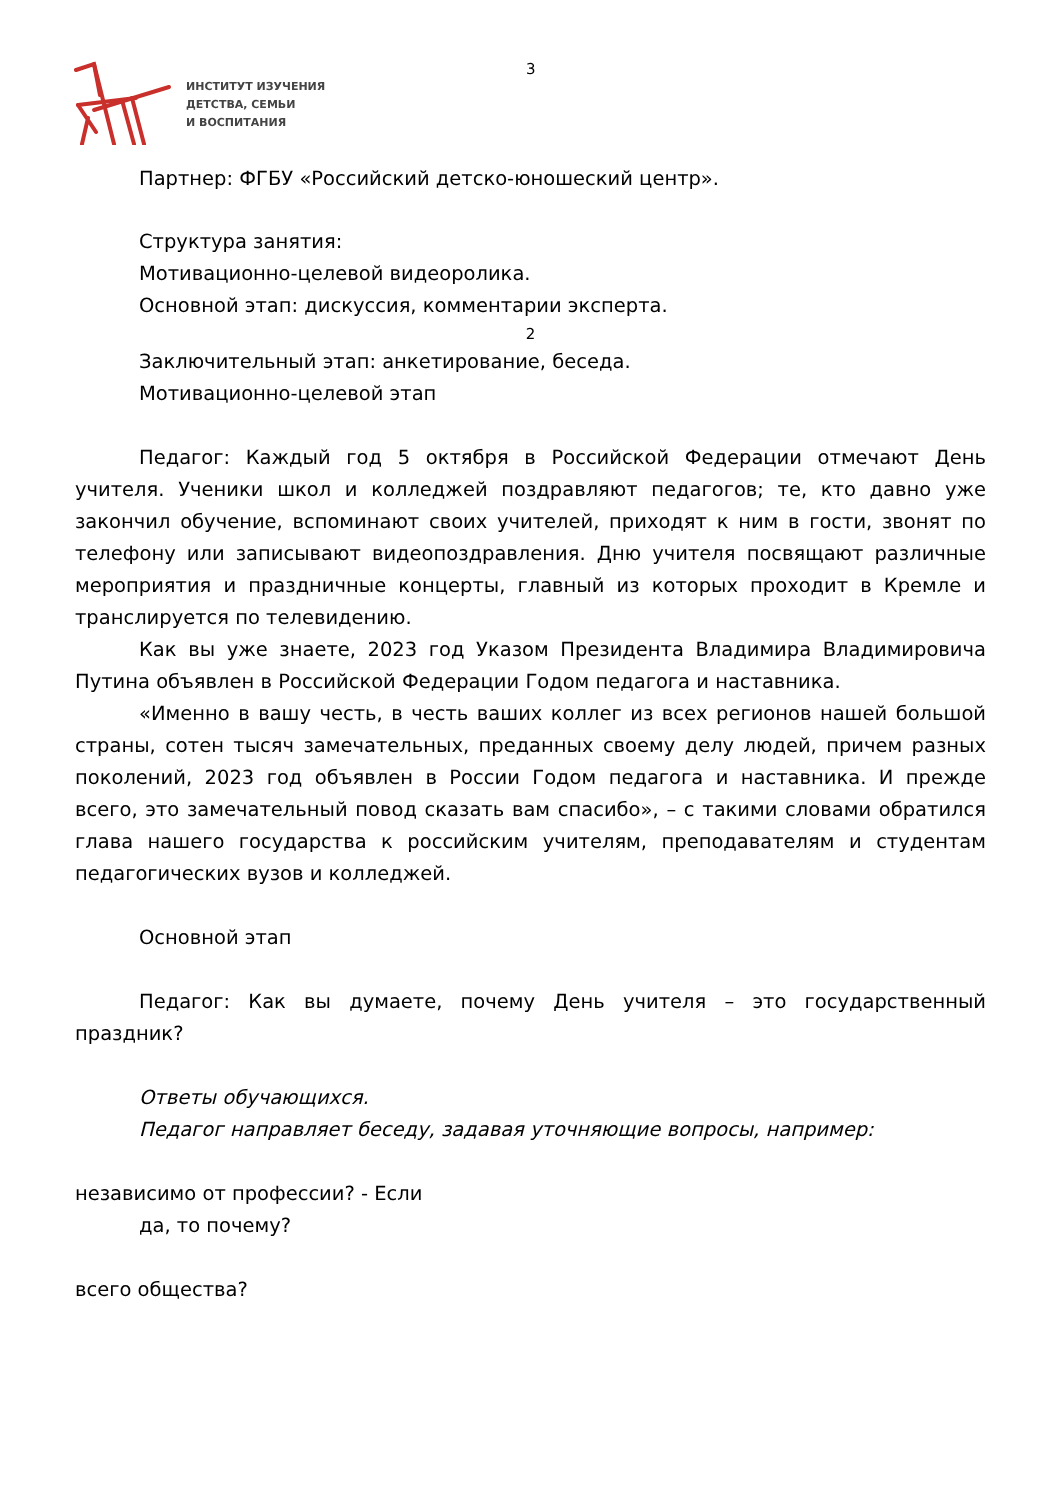ИНСТИТУТ ИЗУЧЕНИЯ
ДЕТСТВА, СЕМЬИ
И ВОСПИТАНИЯ
3
Партнер: ФГБУ «Российский детско-юношеский центр».
Структура занятия:
Мотивационно-целевой видеоролика.
Основной этап: дискуссия, комментарии эксперта.
2
Заключительный этап: анкетирование, беседа.
Мотивационно-целевой этап
Педагог: Каждый год 5 октября в Российской Федерации отмечают День учителя. Ученики школ и колледжей поздравляют педагогов; те, кто давно уже закончил обучение, вспоминают своих учителей, приходят к ним в гости, звонят по телефону или записывают видеопоздравления. Дню учителя посвящают различные мероприятия и праздничные концерты, главный из которых проходит в Кремле и транслируется по телевидению.
Как вы уже знаете, 2023 год Указом Президента Владимира Владимировича Путина объявлен в Российской Федерации Годом педагога и наставника.
«Именно в вашу честь, в честь ваших коллег из всех регионов нашей большой страны, сотен тысяч замечательных, преданных своему делу людей, причем разных поколений, 2023 год объявлен в России Годом педагога и наставника. И прежде всего, это замечательный повод сказать вам спасибо», – с такими словами обратился глава нашего государства к российским учителям, преподавателям и студентам педагогических вузов и колледжей.
Основной этап
Педагог: Как вы думаете, почему День учителя – это государственный праздник?
Ответы обучающихся.
Педагог направляет беседу, задавая уточняющие вопросы, например:
независимо от профессии? - Если
да, то почему?
всего общества?